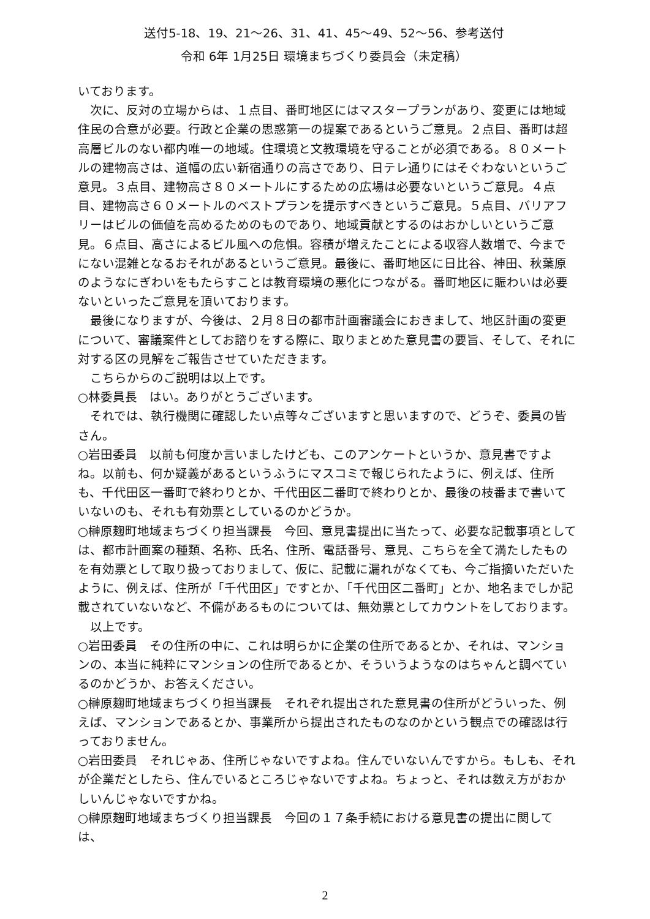送付5-18、19、21～26、31、41、45～49、52～56、参考送付
令和 6年 1月25日 環境まちづくり委員会（未定稿）
いております。
　次に、反対の立場からは、１点目、番町地区にはマスタープランがあり、変更には地域住民の合意が必要。行政と企業の思惑第一の提案であるというご意見。２点目、番町は超高層ビルのない都内唯一の地域。住環境と文教環境を守ることが必須である。８０メートルの建物高さは、道幅の広い新宿通りの高さであり、日テレ通りにはそぐわないというご意見。３点目、建物高さ８０メートルにするための広場は必要ないというご意見。４点目、建物高さ６０メートルのベストプランを提示すべきというご意見。５点目、バリアフリーはビルの価値を高めるためのものであり、地域貢献とするのはおかしいというご意見。６点目、高さによるビル風への危惧。容積が増えたことによる収容人数増で、今までにない混雑となるおそれがあるというご意見。最後に、番町地区に日比谷、神田、秋葉原のようなにぎわいをもたらすことは教育環境の悪化につながる。番町地区に賑わいは必要ないといったご意見を頂いております。
　最後になりますが、今後は、２月８日の都市計画審議会におきまして、地区計画の変更について、審議案件としてお諮りをする際に、取りまとめた意見書の要旨、そして、それに対する区の見解をご報告させていただきます。
　こちらからのご説明は以上です。
○林委員長　はい。ありがとうございます。
　それでは、執行機関に確認したい点等々ございますと思いますので、どうぞ、委員の皆さん。
○岩田委員　以前も何度か言いましたけども、このアンケートというか、意見書ですよね。以前も、何か疑義があるというふうにマスコミで報じられたように、例えば、住所も、千代田区一番町で終わりとか、千代田区二番町で終わりとか、最後の枝番まで書いていないのも、それも有効票としているのかどうか。
○榊原麹町地域まちづくり担当課長　今回、意見書提出に当たって、必要な記載事項としては、都市計画案の種類、名称、氏名、住所、電話番号、意見、こちらを全て満たしたものを有効票として取り扱っておりまして、仮に、記載に漏れがなくても、今ご指摘いただいたように、例えば、住所が「千代田区」ですとか、「千代田区二番町」とか、地名までしか記載されていないなど、不備があるものについては、無効票としてカウントをしております。
　以上です。
○岩田委員　その住所の中に、これは明らかに企業の住所であるとか、それは、マンションの、本当に純粋にマンションの住所であるとか、そういうようなのはちゃんと調べているのかどうか、お答えください。
○榊原麹町地域まちづくり担当課長　それぞれ提出された意見書の住所がどういった、例えば、マンションであるとか、事業所から提出されたものなのかという観点での確認は行っておりません。
○岩田委員　それじゃあ、住所じゃないですよね。住んでいないんですから。もしも、それが企業だとしたら、住んでいるところじゃないですよね。ちょっと、それは数え方がおかしいんじゃないですかね。
○榊原麹町地域まちづくり担当課長　今回の１７条手続における意見書の提出に関しては、
2